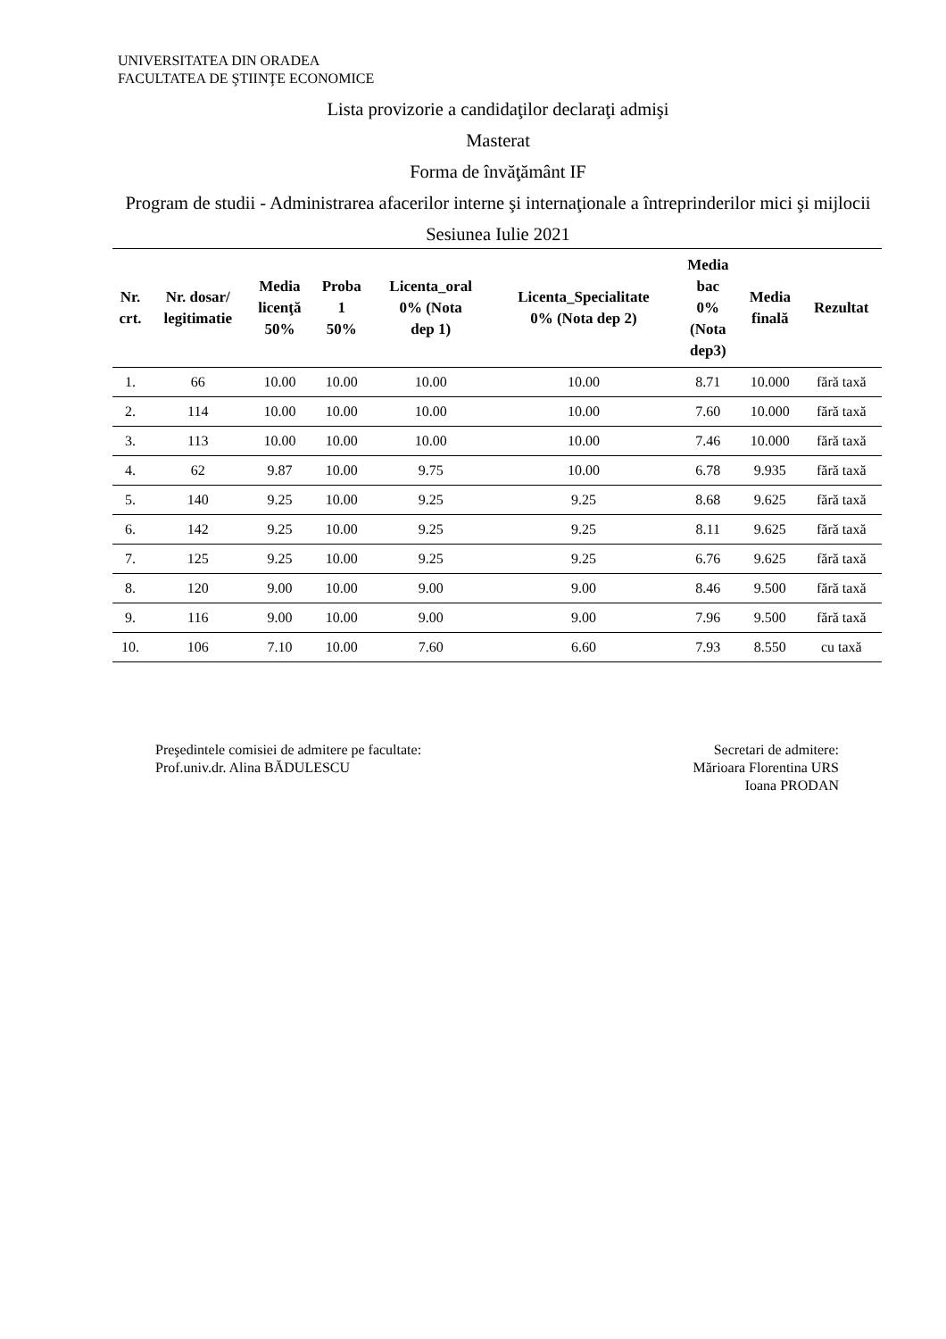UNIVERSITATEA DIN ORADEA
FACULTATEA DE ŞTIINŢE ECONOMICE
Lista provizorie a candidaţilor declaraţi admişi
Masterat
Forma de învăţământ IF
Program de studii - Administrarea afacerilor interne şi internaţionale a întreprinderilor mici şi mijlocii
Sesiunea Iulie 2021
| Nr. crt. | Nr. dosar/ legitimatie | Media licenţă 50% | Proba 1 50% | Licenta_oral 0% (Nota dep 1) | Licenta_Specialitate 0% (Nota dep 2) | Media bac 0% (Nota dep3) | Media finală | Rezultat |
| --- | --- | --- | --- | --- | --- | --- | --- | --- |
| 1. | 66 | 10.00 | 10.00 | 10.00 | 10.00 | 8.71 | 10.000 | fără taxă |
| 2. | 114 | 10.00 | 10.00 | 10.00 | 10.00 | 7.60 | 10.000 | fără taxă |
| 3. | 113 | 10.00 | 10.00 | 10.00 | 10.00 | 7.46 | 10.000 | fără taxă |
| 4. | 62 | 9.87 | 10.00 | 9.75 | 10.00 | 6.78 | 9.935 | fără taxă |
| 5. | 140 | 9.25 | 10.00 | 9.25 | 9.25 | 8.68 | 9.625 | fără taxă |
| 6. | 142 | 9.25 | 10.00 | 9.25 | 9.25 | 8.11 | 9.625 | fără taxă |
| 7. | 125 | 9.25 | 10.00 | 9.25 | 9.25 | 6.76 | 9.625 | fără taxă |
| 8. | 120 | 9.00 | 10.00 | 9.00 | 9.00 | 8.46 | 9.500 | fără taxă |
| 9. | 116 | 9.00 | 10.00 | 9.00 | 9.00 | 7.96 | 9.500 | fără taxă |
| 10. | 106 | 7.10 | 10.00 | 7.60 | 6.60 | 7.93 | 8.550 | cu taxă |
Preşedintele comisiei de admitere pe facultate:
Prof.univ.dr. Alina BĂDULESCU
Secretari de admitere:
Mărioara Florentina URS
Ioana PRODAN